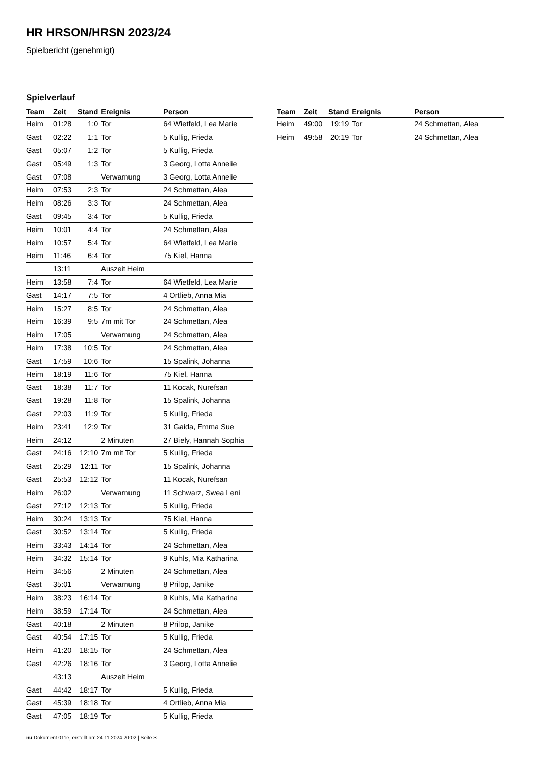HR HRSON/HRSN 2023/24
Spielbericht (genehmigt)
Spielverlauf
| Team | Zeit | Stand | Ereignis | Person |
| --- | --- | --- | --- | --- |
| Heim | 01:28 | 1:0 | Tor | 64 Wietfeld, Lea Marie |
| Gast | 02:22 | 1:1 | Tor | 5 Kullig, Frieda |
| Gast | 05:07 | 1:2 | Tor | 5 Kullig, Frieda |
| Gast | 05:49 | 1:3 | Tor | 3 Georg, Lotta Annelie |
| Gast | 07:08 | | Verwarnung | 3 Georg, Lotta Annelie |
| Heim | 07:53 | 2:3 | Tor | 24 Schmettan, Alea |
| Heim | 08:26 | 3:3 | Tor | 24 Schmettan, Alea |
| Gast | 09:45 | 3:4 | Tor | 5 Kullig, Frieda |
| Heim | 10:01 | 4:4 | Tor | 24 Schmettan, Alea |
| Heim | 10:57 | 5:4 | Tor | 64 Wietfeld, Lea Marie |
| Heim | 11:46 | 6:4 | Tor | 75 Kiel, Hanna |
| | 13:11 | | Auszeit Heim | |
| Heim | 13:58 | 7:4 | Tor | 64 Wietfeld, Lea Marie |
| Gast | 14:17 | 7:5 | Tor | 4 Ortlieb, Anna Mia |
| Heim | 15:27 | 8:5 | Tor | 24 Schmettan, Alea |
| Heim | 16:39 | 9:5 | 7m mit Tor | 24 Schmettan, Alea |
| Heim | 17:05 | | Verwarnung | 24 Schmettan, Alea |
| Heim | 17:38 | 10:5 | Tor | 24 Schmettan, Alea |
| Gast | 17:59 | 10:6 | Tor | 15 Spalink, Johanna |
| Heim | 18:19 | 11:6 | Tor | 75 Kiel, Hanna |
| Gast | 18:38 | 11:7 | Tor | 11 Kocak, Nurefsan |
| Gast | 19:28 | 11:8 | Tor | 15 Spalink, Johanna |
| Gast | 22:03 | 11:9 | Tor | 5 Kullig, Frieda |
| Heim | 23:41 | 12:9 | Tor | 31 Gaida, Emma Sue |
| Heim | 24:12 | | 2 Minuten | 27 Biely, Hannah Sophia |
| Gast | 24:16 | 12:10 | 7m mit Tor | 5 Kullig, Frieda |
| Gast | 25:29 | 12:11 | Tor | 15 Spalink, Johanna |
| Gast | 25:53 | 12:12 | Tor | 11 Kocak, Nurefsan |
| Heim | 26:02 | | Verwarnung | 11 Schwarz, Swea Leni |
| Gast | 27:12 | 12:13 | Tor | 5 Kullig, Frieda |
| Heim | 30:24 | 13:13 | Tor | 75 Kiel, Hanna |
| Gast | 30:52 | 13:14 | Tor | 5 Kullig, Frieda |
| Heim | 33:43 | 14:14 | Tor | 24 Schmettan, Alea |
| Heim | 34:32 | 15:14 | Tor | 9 Kuhls, Mia Katharina |
| Heim | 34:56 | | 2 Minuten | 24 Schmettan, Alea |
| Gast | 35:01 | | Verwarnung | 8 Prilop, Janike |
| Heim | 38:23 | 16:14 | Tor | 9 Kuhls, Mia Katharina |
| Heim | 38:59 | 17:14 | Tor | 24 Schmettan, Alea |
| Gast | 40:18 | | 2 Minuten | 8 Prilop, Janike |
| Gast | 40:54 | 17:15 | Tor | 5 Kullig, Frieda |
| Heim | 41:20 | 18:15 | Tor | 24 Schmettan, Alea |
| Gast | 42:26 | 18:16 | Tor | 3 Georg, Lotta Annelie |
| | 43:13 | | Auszeit Heim | |
| Gast | 44:42 | 18:17 | Tor | 5 Kullig, Frieda |
| Gast | 45:39 | 18:18 | Tor | 4 Ortlieb, Anna Mia |
| Gast | 47:05 | 18:19 | Tor | 5 Kullig, Frieda |
| Team | Zeit | Stand | Ereignis | Person |
| --- | --- | --- | --- | --- |
| Heim | 49:00 | 19:19 | Tor | 24 Schmettan, Alea |
| Heim | 49:58 | 20:19 | Tor | 24 Schmettan, Alea |
nu.Dokument 011e, erstellt am 24.11.2024 20:02 | Seite 3